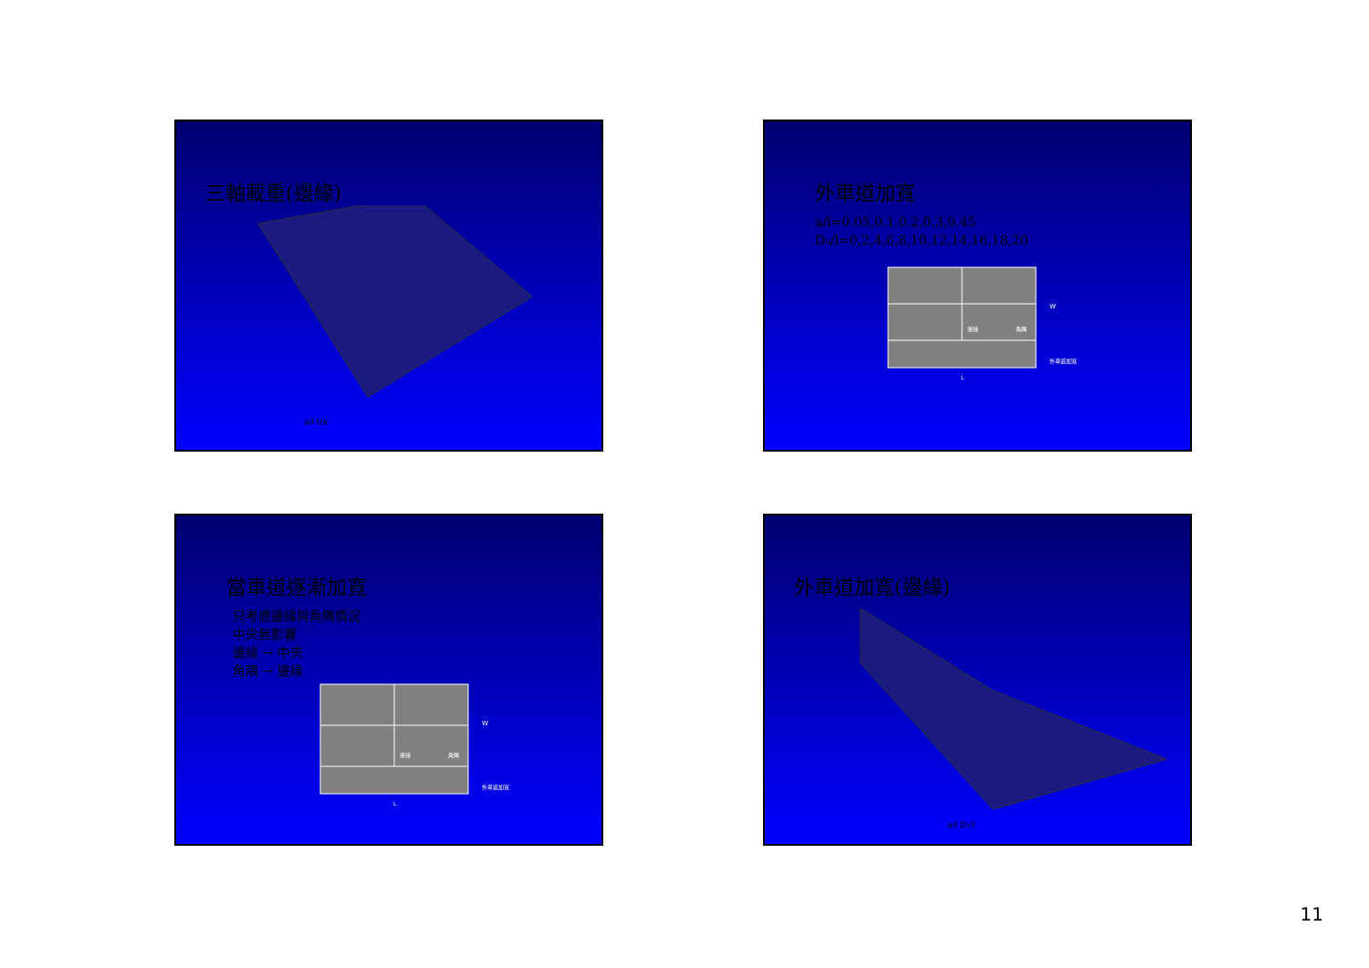三軸載重(邊緣)
a/l t/a
外車道加寬
a/l=0.05,0.1,0.2,0.3,0.45
D₀/l=0,2,4,6,8,10,12,14,16,18,20
邊緣
角隅
W
外車道加寬
L
當車道逐漸加寬
只考慮邊緣與角隅情況
中央無影響
邊緣 → 中央
角隅 → 邊緣
邊緣
角隅
W
外車道加寬
L
外車道加寬(邊緣)
a/l D₀/l
11